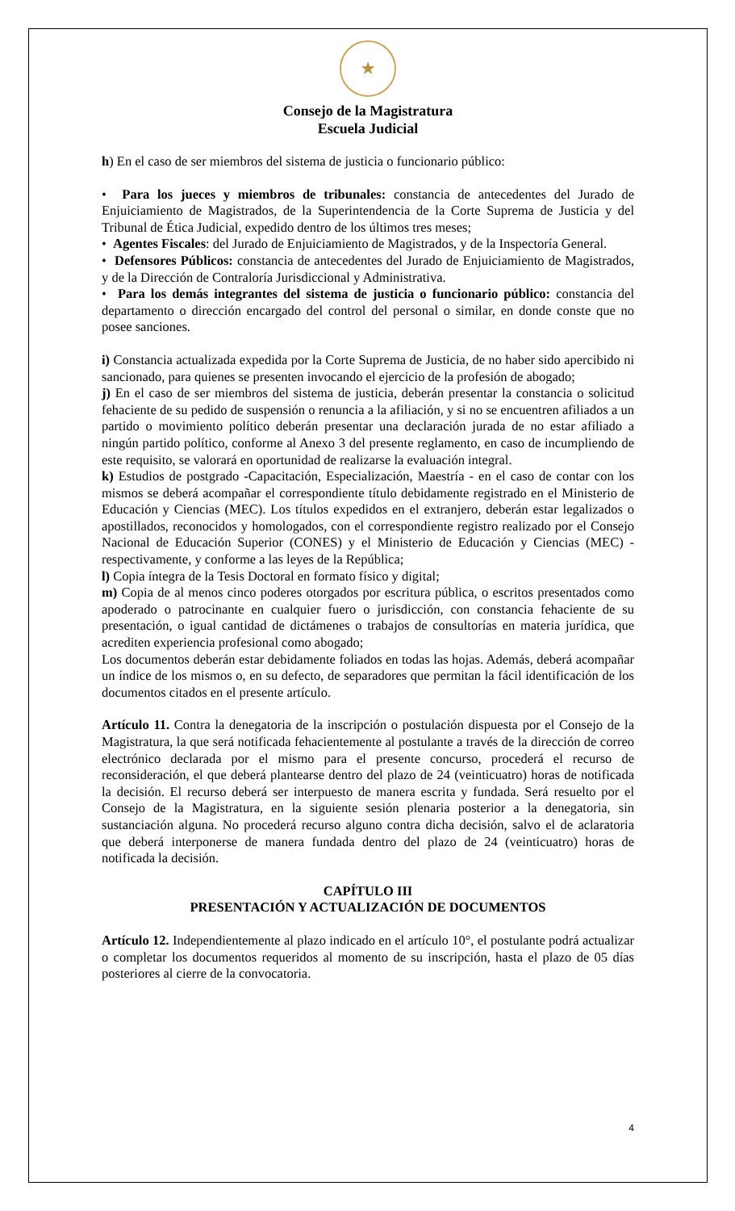★
Consejo de la Magistratura
Escuela Judicial
h) En el caso de ser miembros del sistema de justicia o funcionario público:
• Para los jueces y miembros de tribunales: constancia de antecedentes del Jurado de Enjuiciamiento de Magistrados, de la Superintendencia de la Corte Suprema de Justicia y del Tribunal de Ética Judicial, expedido dentro de los últimos tres meses;
• Agentes Fiscales: del Jurado de Enjuiciamiento de Magistrados, y de la Inspectoría General.
• Defensores Públicos: constancia de antecedentes del Jurado de Enjuiciamiento de Magistrados, y de la Dirección de Contraloría Jurisdiccional y Administrativa.
• Para los demás integrantes del sistema de justicia o funcionario público: constancia del departamento o dirección encargado del control del personal o similar, en donde conste que no posee sanciones.
i) Constancia actualizada expedida por la Corte Suprema de Justicia, de no haber sido apercibido ni sancionado, para quienes se presenten invocando el ejercicio de la profesión de abogado;
j) En el caso de ser miembros del sistema de justicia, deberán presentar la constancia o solicitud fehaciente de su pedido de suspensión o renuncia a la afiliación, y si no se encuentren afiliados a un partido o movimiento político deberán presentar una declaración jurada de no estar afiliado a ningún partido político, conforme al Anexo 3 del presente reglamento, en caso de incumpliendo de este requisito, se valorará en oportunidad de realizarse la evaluación integral.
k) Estudios de postgrado -Capacitación, Especialización, Maestría - en el caso de contar con los mismos se deberá acompañar el correspondiente título debidamente registrado en el Ministerio de Educación y Ciencias (MEC). Los títulos expedidos en el extranjero, deberán estar legalizados o apostillados, reconocidos y homologados, con el correspondiente registro realizado por el Consejo Nacional de Educación Superior (CONES) y el Ministerio de Educación y Ciencias (MEC) -respectivamente, y conforme a las leyes de la República;
l) Copia íntegra de la Tesis Doctoral en formato físico y digital;
m) Copia de al menos cinco poderes otorgados por escritura pública, o escritos presentados como apoderado o patrocinante en cualquier fuero o jurisdicción, con constancia fehaciente de su presentación, o igual cantidad de dictámenes o trabajos de consultorías en materia jurídica, que acrediten experiencia profesional como abogado;
Los documentos deberán estar debidamente foliados en todas las hojas. Además, deberá acompañar un índice de los mismos o, en su defecto, de separadores que permitan la fácil identificación de los documentos citados en el presente artículo.
Artículo 11. Contra la denegatoria de la inscripción o postulación dispuesta por el Consejo de la Magistratura, la que será notificada fehacientemente al postulante a través de la dirección de correo electrónico declarada por el mismo para el presente concurso, procederá el recurso de reconsideración, el que deberá plantearse dentro del plazo de 24 (veinticuatro) horas de notificada la decisión. El recurso deberá ser interpuesto de manera escrita y fundada. Será resuelto por el Consejo de la Magistratura, en la siguiente sesión plenaria posterior a la denegatoria, sin sustanciación alguna. No procederá recurso alguno contra dicha decisión, salvo el de aclaratoria que deberá interponerse de manera fundada dentro del plazo de 24 (veinticuatro) horas de notificada la decisión.
CAPÍTULO III
PRESENTACIÓN Y ACTUALIZACIÓN DE DOCUMENTOS
Artículo 12. Independientemente al plazo indicado en el artículo 10°, el postulante podrá actualizar o completar los documentos requeridos al momento de su inscripción, hasta el plazo de 05 días posteriores al cierre de la convocatoria.
4